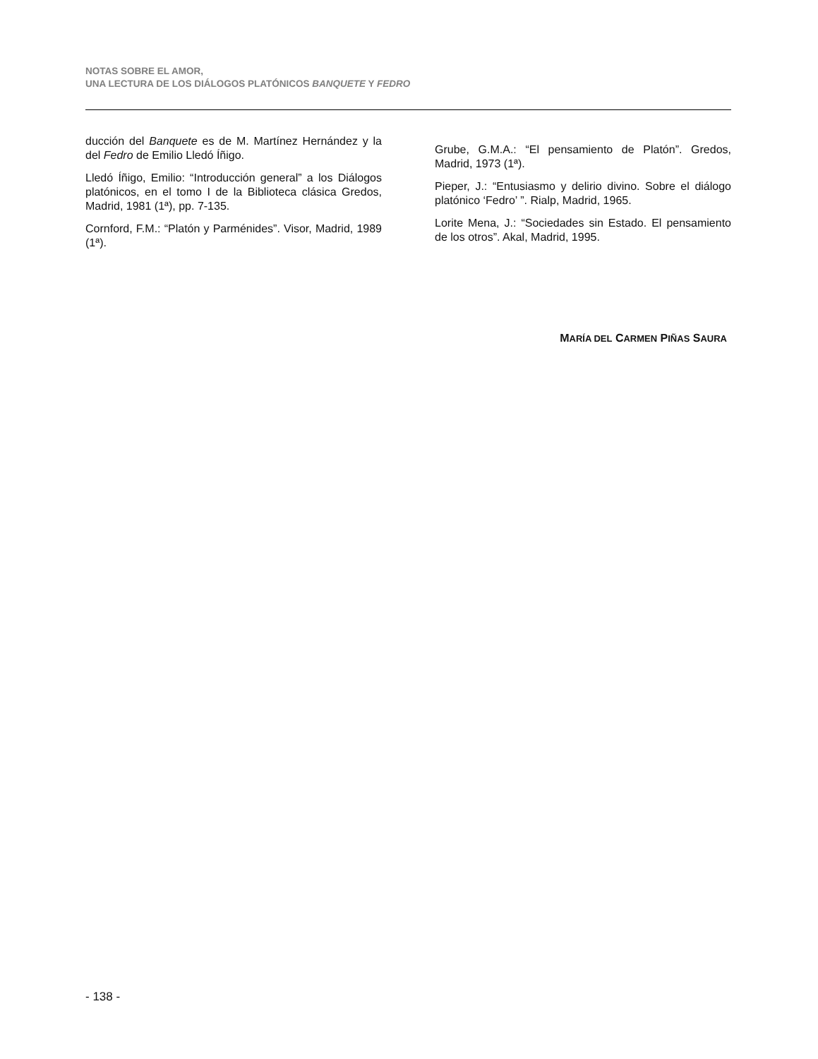NOTAS SOBRE EL AMOR,
UNA LECTURA DE LOS DIÁLOGOS PLATÓNICOS BANQUETE Y FEDRO
ducción del Banquete es de M. Martínez Hernández y la del Fedro de Emilio Lledó Íñigo.
Lledó Íñigo, Emilio: “Introducción general” a los Diálogos platónicos, en el tomo I de la Biblioteca clásica Gredos, Madrid, 1981 (1ª), pp. 7-135.
Cornford, F.M.: “Platón y Parménides”. Visor, Madrid, 1989 (1ª).
Grube, G.M.A.: “El pensamiento de Platón”. Gredos, Madrid, 1973 (1ª).
Pieper, J.: “Entusiasmo y delirio divino. Sobre el diálogo platónico ‘Fedro’ ”. Rialp, Madrid, 1965.
Lorite Mena, J.: “Sociedades sin Estado. El pensamiento de los otros”. Akal, Madrid, 1995.
MARÍA DEL CARMEN PIÑAS SAURA
- 138 -